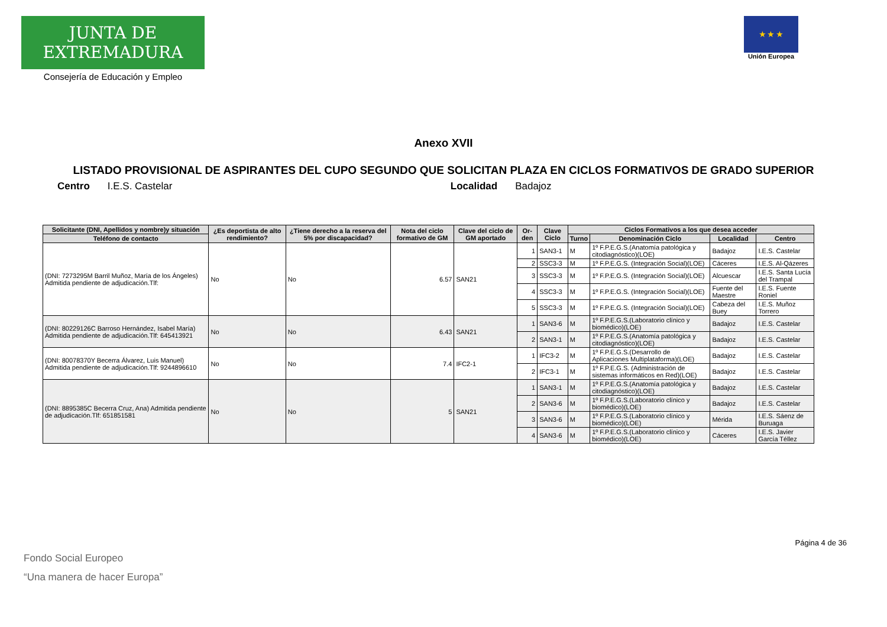JUNTA DE EXTREMADURA
Consejería de Educación y Empleo
★ ★ ★
Unión Europea
Anexo XVII
LISTADO PROVISIONAL DE ASPIRANTES DEL CUPO SEGUNDO QUE SOLICITAN PLAZA EN CICLOS FORMATIVOS DE GRADO SUPERIOR
Centro I.E.S. Castelar Localidad Badajoz
| Solicitante (DNI, Apellidos y nombre)y situación | ¿Es deportista de alto rendimiento? | ¿Tiene derecho a la reserva del 5% por discapacidad? | Nota del ciclo formativo de GM | Clave del ciclo de GM aportado | Or-den | Clave Ciclo | Ciclos Formativos a los que desea acceder | | | |
| --- | --- | --- | --- | --- | --- | --- | --- | --- | --- | --- |
| Teléfono de contacto | | | | | | | Turno | Denominación Ciclo | Localidad | Centro |
| (DNI: 7273295M Barril Muñoz, María de los Ángeles) Admitida pendiente de adjudicación.Tlf: | No | No | 6.57 | SAN21 | 1 | SAN3-1 | M | 1º F.P.E.G.S.(Anatomía patológica y citodiagnóstico)(LOE) | Badajoz | I.E.S. Castelar |
| | | | | | 2 | SSC3-3 | M | 1º F.P.E.G.S. (Integración Social)(LOE) | Cáceres | I.E.S. Al-Qázeres |
| | | | | | 3 | SSC3-3 | M | 1º F.P.E.G.S. (Integración Social)(LOE) | Alcuescar | I.E.S. Santa Lucía del Trampal |
| | | | | | 4 | SSC3-3 | M | 1º F.P.E.G.S. (Integración Social)(LOE) | Fuente del Maestre | I.E.S. Fuente Roniel |
| | | | | | 5 | SSC3-3 | M | 1º F.P.E.G.S. (Integración Social)(LOE) | Cabeza del Buey | I.E.S. Muñoz Torrero |
| (DNI: 80229126C Barroso Hernández, Isabel María) Admitida pendiente de adjudicación.Tlf: 645413921 | No | No | 6.43 | SAN21 | 1 | SAN3-6 | M | 1º F.P.E.G.S.(Laboratorio clínico y biomédico)(LOE) | Badajoz | I.E.S. Castelar |
| | | | | | 2 | SAN3-1 | M | 1º F.P.E.G.S.(Anatomía patológica y citodiagnóstico)(LOE) | Badajoz | I.E.S. Castelar |
| (DNI: 80078370Y Becerra Álvarez, Luis Manuel) Admitida pendiente de adjudicación.Tlf: 9244896610 | No | No | 7.4 | IFC2-1 | 1 | IFC3-2 | M | 1º F.P.E.G.S.(Desarrollo de Aplicaciones Multiplataforma)(LOE) | Badajoz | I.E.S. Castelar |
| | | | | | 2 | IFC3-1 | M | 1º F.P.E.G.S. (Administración de sistemas informáticos en Red)(LOE) | Badajoz | I.E.S. Castelar |
| (DNI: 8895385C Becerra Cruz, Ana) Admitida pendiente de adjudicación.Tlf: 651851581 | No | No | 5 | SAN21 | 1 | SAN3-1 | M | 1º F.P.E.G.S.(Anatomía patológica y citodiagnóstico)(LOE) | Badajoz | I.E.S. Castelar |
| | | | | | 2 | SAN3-6 | M | 1º F.P.E.G.S.(Laboratorio clínico y biomédico)(LOE) | Badajoz | I.E.S. Castelar |
| | | | | | 3 | SAN3-6 | M | 1º F.P.E.G.S.(Laboratorio clínico y biomédico)(LOE) | Mérida | I.E.S. Sáenz de Buruaga |
| | | | | | 4 | SAN3-6 | M | 1º F.P.E.G.S.(Laboratorio clínico y biomédico)(LOE) | Cáceres | I.E.S. Javier García Téllez |
Fondo Social Europeo
“Una manera de hacer Europa”
Página 4 de 36